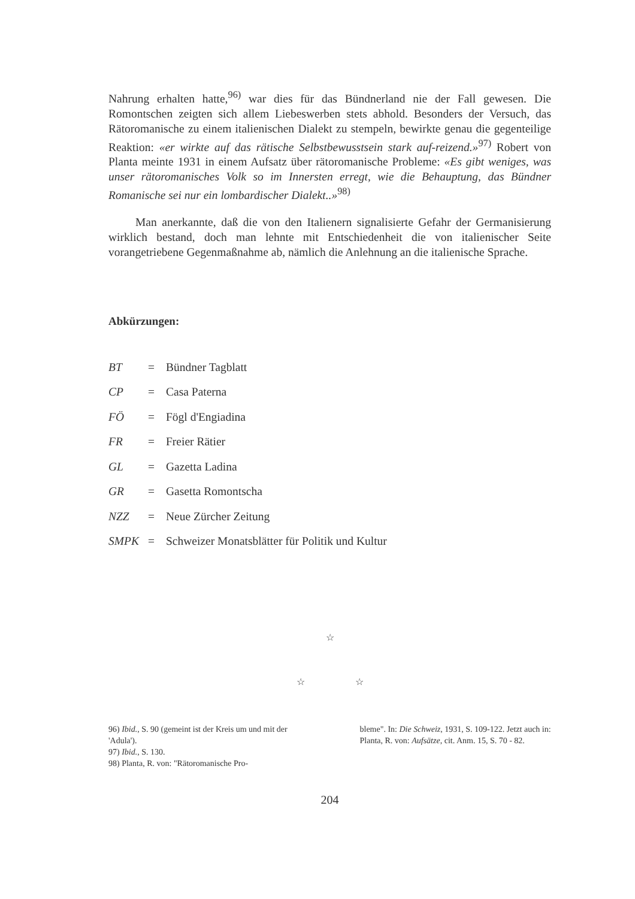Nahrung erhalten hatte,<sup>96)</sup> war dies für das Bündnerland nie der Fall gewesen. Die Romontschen zeigten sich allem Liebeswerben stets abhold. Besonders der Versuch, das Rätoromanische zu einem italienischen Dialekt zu stempeln, bewirkte genau die gegenteilige Reaktion: «er wirkte auf das rätische Selbstbewusstsein stark auf-reizend.»<sup>97)</sup> Robert von Planta meinte 1931 in einem Aufsatz über rätoromanische Probleme: «Es gibt weniges, was unser rätoromanisches Volk so im Innersten erregt, wie die Behauptung, das Bündner Romanische sei nur ein lombardischer Dialekt..»<sup>98)</sup>
Man anerkannte, daß die von den Italienern signalisierte Gefahr der Germanisierung wirklich bestand, doch man lehnte mit Entschiedenheit die von italienischer Seite vorangetriebene Gegenmaßnahme ab, nämlich die Anlehnung an die italienische Sprache.
Abkürzungen:
BT = Bündner Tagblatt
CP = Casa Paterna
FÖ = Fögl d'Engiadina
FR = Freier Rätier
GL = Gazetta Ladina
GR = Gasetta Romontscha
NZZ = Neue Zürcher Zeitung
SMPK = Schweizer Monatsblätter für Politik und Kultur
☆
☆ ☆
96) Ibid., S. 90 (gemeint ist der Kreis um und mit der 'Adula').
97) Ibid., S. 130.
98) Planta, R. von: "Rätoromanische Pro-
bleme". In: Die Schweiz, 1931, S. 109-122. Jetzt auch in: Planta, R. von: Aufsätze, cit. Anm. 15, S. 70 - 82.
204